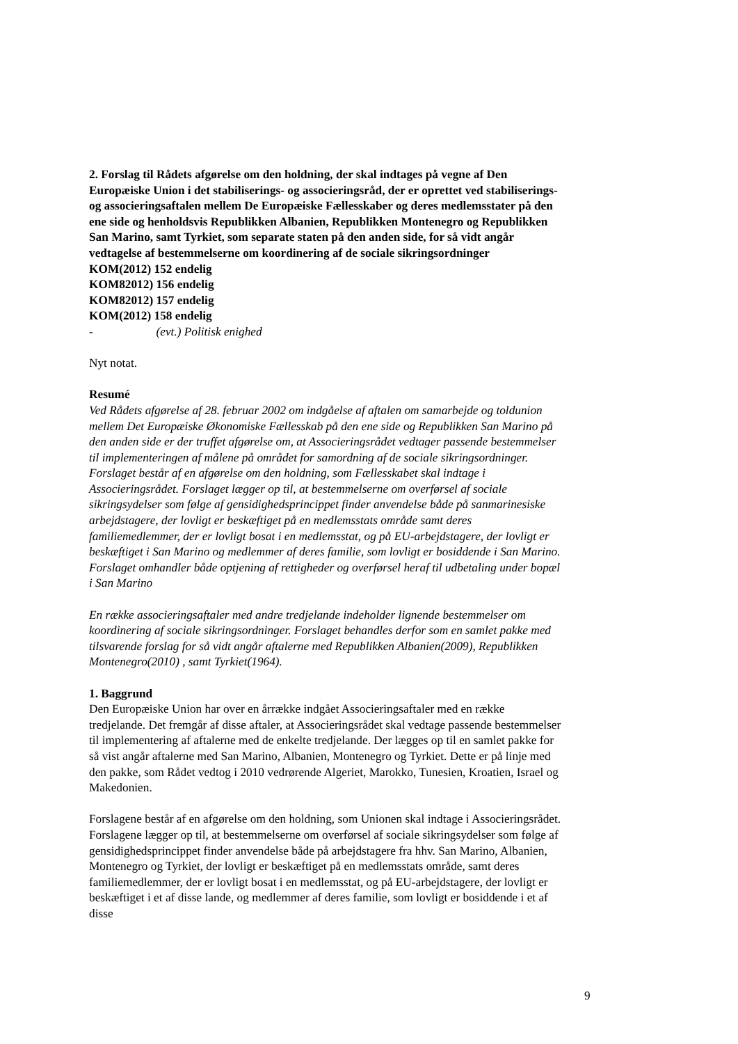2. Forslag til Rådets afgørelse om den holdning, der skal indtages på vegne af Den Europæiske Union i det stabiliserings- og associeringsråd, der er oprettet ved stabiliserings- og associeringsaftalen mellem De Europæiske Fællesskaber og deres medlemsstater på den ene side og henholdsvis Republikken Albanien, Republikken Montenegro og Republikken San Marino, samt Tyrkiet, som separate staten på den anden side, for så vidt angår vedtagelse af bestemmelserne om koordinering af de sociale sikringsordninger
KOM(2012) 152 endelig
KOM82012) 156 endelig
KOM82012) 157 endelig
KOM(2012) 158 endelig
- (evt.) Politisk enighed
Nyt notat.
Resumé
Ved Rådets afgørelse af 28. februar 2002 om indgåelse af aftalen om samarbejde og toldunion mellem Det Europæiske Økonomiske Fællesskab på den ene side og Republikken San Marino på den anden side er der truffet afgørelse om, at Associeringsrådet vedtager passende bestemmelser til implementeringen af målene på området for samordning af de sociale sikringsordninger. Forslaget består af en afgørelse om den holdning, som Fællesskabet skal indtage i Associeringsrådet. Forslaget lægger op til, at bestemmelserne om overførsel af sociale sikringsydelser som følge af gensidighedsprincippet finder anvendelse både på sanmarinesiske arbejdstagere, der lovligt er beskæftiget på en medlemsstats område samt deres familiemedlemmer, der er lovligt bosat i en medlemsstat, og på EU-arbejdstagere, der lovligt er beskæftiget i San Marino og medlemmer af deres familie, som lovligt er bosiddende i San Marino. Forslaget omhandler både optjening af rettigheder og overførsel heraf til udbetaling under bopæl i San Marino
En række associeringsaftaler med andre tredjelande indeholder lignende bestemmelser om koordinering af sociale sikringsordninger. Forslaget behandles derfor som en samlet pakke med tilsvarende forslag for så vidt angår aftalerne med Republikken Albanien(2009), Republikken Montenegro(2010) , samt Tyrkiet(1964).
1. Baggrund
Den Europæiske Union har over en årrække indgået Associeringsaftaler med en række tredjelande. Det fremgår af disse aftaler, at Associeringsrådet skal vedtage passende bestemmelser til implementering af aftalerne med de enkelte tredjelande. Der lægges op til en samlet pakke for så vist angår aftalerne med San Marino, Albanien, Montenegro og Tyrkiet. Dette er på linje med den pakke, som Rådet vedtog i 2010 vedrørende Algeriet, Marokko, Tunesien, Kroatien, Israel og Makedonien.
Forslagene består af en afgørelse om den holdning, som Unionen skal indtage i Associeringsrådet. Forslagene lægger op til, at bestemmelserne om overførsel af sociale sikringsydelser som følge af gensidighedsprincippet finder anvendelse både på arbejdstagere fra hhv. San Marino, Albanien, Montenegro og Tyrkiet, der lovligt er beskæftiget på en medlemsstats område, samt deres familiemedlemmer, der er lovligt bosat i en medlemsstat, og på EU-arbejdstagere, der lovligt er beskæftiget i et af disse lande, og medlemmer af deres familie, som lovligt er bosiddende i et af disse
9